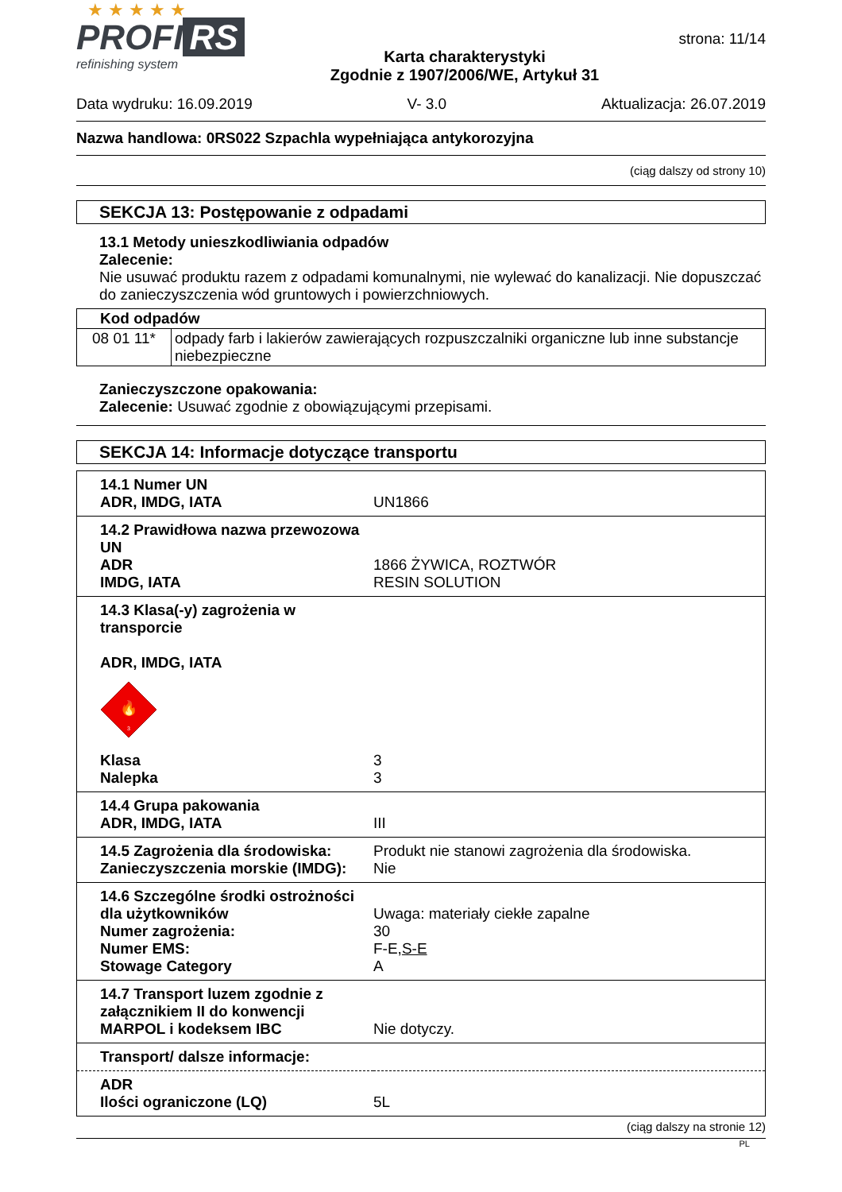★ ★ ★ ★ ★
PROFI RS
refinishing system
Karta charakterystyki
Zgodnie z 1907/2006/WE, Artykuł 31
strona: 11/14
Data wydruku: 16.09.2019 V- 3.0 Aktualizacja: 26.07.2019
Nazwa handlowa: 0RS022 Szpachla wypełniająca antykorozyjna
(ciąg dalszy od strony 10)
SEKCJA 13: Postępowanie z odpadami
13.1 Metody unieszkodliwiania odpadów
Zalecenie:
Nie usuwać produktu razem z odpadami komunalnymi, nie wylewać do kanalizacji. Nie dopuszczać do zanieczyszczenia wód gruntowych i powierzchniowych.
| Kod odpadów | |
| 08 01 11* | odpady farb i lakierów zawierających rozpuszczalniki organiczne lub inne substancje niebezpieczne |
Zanieczyszczone opakowania:
Zalecenie: Usuwać zgodnie z obowiązującymi przepisami.
SEKCJA 14: Informacje dotyczące transportu
| 14.1 Numer UN ADR, IMDG, IATA | UN1866 |
| 14.2 Prawidłowa nazwa przewozowa UN ADR IMDG, IATA | 1866 ŻYWICA, ROZTWÓR RESIN SOLUTION |
| 14.3 Klasa(-y) zagrożenia w transporcie ADR, IMDG, IATA 🔥 3 Klasa Nalepka | 3 3 |
| 14.4 Grupa pakowania ADR, IMDG, IATA | III |
| 14.5 Zagrożenia dla środowiska: Zanieczyszczenia morskie (IMDG): | Produkt nie stanowi zagrożenia dla środowiska. Nie |
| 14.6 Szczególne środki ostrożności dla użytkowników Numer zagrożenia: Numer EMS: Stowage Category | Uwaga: materiały ciekłe zapalne 30 F-E, S-E A |
| 14.7 Transport luzem zgodnie z załącznikiem II do konwencji MARPOL i kodeksem IBC | Nie dotyczy. |
| Transport/ dalsze informacje: | |
| ADR Ilości ograniczone (LQ) | 5L |
(ciąg dalszy na stronie 12)
PL